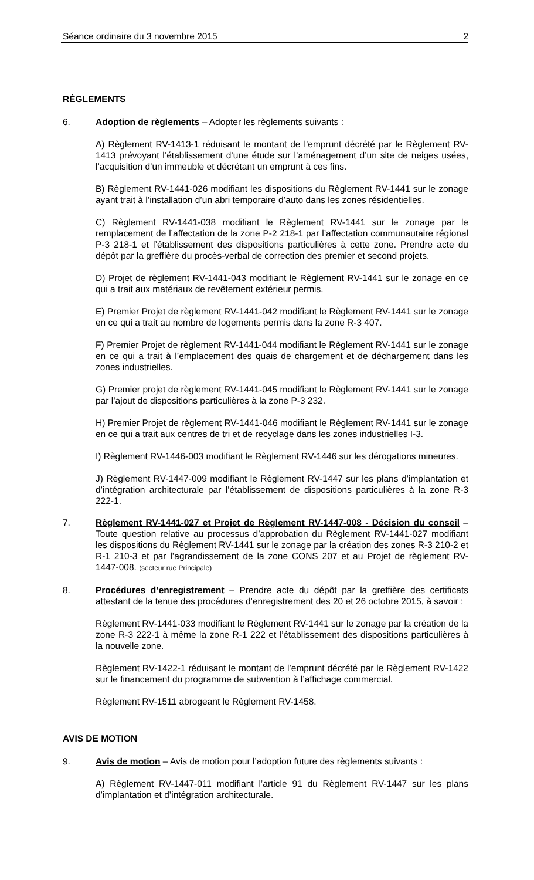Séance ordinaire du 3 novembre 2015 2
RÈGLEMENTS
6. Adoption de règlements – Adopter les règlements suivants :
A) Règlement RV-1413-1 réduisant le montant de l’emprunt décrété par le Règlement RV-1413 prévoyant l’établissement d’une étude sur l’aménagement d’un site de neiges usées, l’acquisition d’un immeuble et décrétant un emprunt à ces fins.
B) Règlement RV-1441-026 modifiant les dispositions du Règlement RV-1441 sur le zonage ayant trait à l’installation d’un abri temporaire d’auto dans les zones résidentielles.
C) Règlement RV-1441-038 modifiant le Règlement RV-1441 sur le zonage par le remplacement de l’affectation de la zone P-2 218-1 par l’affectation communautaire régional P-3 218-1 et l’établissement des dispositions particulières à cette zone. Prendre acte du dépôt par la greffière du procès-verbal de correction des premier et second projets.
D) Projet de règlement RV-1441-043 modifiant le Règlement RV-1441 sur le zonage en ce qui a trait aux matériaux de revêtement extérieur permis.
E) Premier Projet de règlement RV-1441-042 modifiant le Règlement RV-1441 sur le zonage en ce qui a trait au nombre de logements permis dans la zone R-3 407.
F) Premier Projet de règlement RV-1441-044 modifiant le Règlement RV-1441 sur le zonage en ce qui a trait à l’emplacement des quais de chargement et de déchargement dans les zones industrielles.
G) Premier projet de règlement RV-1441-045 modifiant le Règlement RV-1441 sur le zonage par l’ajout de dispositions particulières à la zone P-3 232.
H) Premier Projet de règlement RV-1441-046 modifiant le Règlement RV-1441 sur le zonage en ce qui a trait aux centres de tri et de recyclage dans les zones industrielles I-3.
I) Règlement RV-1446-003 modifiant le Règlement RV-1446 sur les dérogations mineures.
J) Règlement RV-1447-009 modifiant le Règlement RV-1447 sur les plans d’implantation et d’intégration architecturale par l’établissement de dispositions particulières à la zone R-3 222-1.
7. Règlement RV-1441-027 et Projet de Règlement RV-1447-008 - Décision du conseil – Toute question relative au processus d’approbation du Règlement RV-1441-027 modifiant les dispositions du Règlement RV-1441 sur le zonage par la création des zones R-3 210-2 et R-1 210-3 et par l’agrandissement de la zone CONS 207 et au Projet de règlement RV-1447-008. (secteur rue Principale)
8. Procédures d’enregistrement – Prendre acte du dépôt par la greffière des certificats attestant de la tenue des procédures d’enregistrement des 20 et 26 octobre 2015, à savoir :
Règlement RV-1441-033 modifiant le Règlement RV-1441 sur le zonage par la création de la zone R-3 222-1 à même la zone R-1 222 et l’établissement des dispositions particulières à la nouvelle zone.
Règlement RV-1422-1 réduisant le montant de l’emprunt décrété par le Règlement RV-1422 sur le financement du programme de subvention à l’affichage commercial.
Règlement RV-1511 abrogeant le Règlement RV-1458.
AVIS DE MOTION
9. Avis de motion – Avis de motion pour l’adoption future des règlements suivants :
A) Règlement RV-1447-011 modifiant l’article 91 du Règlement RV-1447 sur les plans d’implantation et d’intégration architecturale.